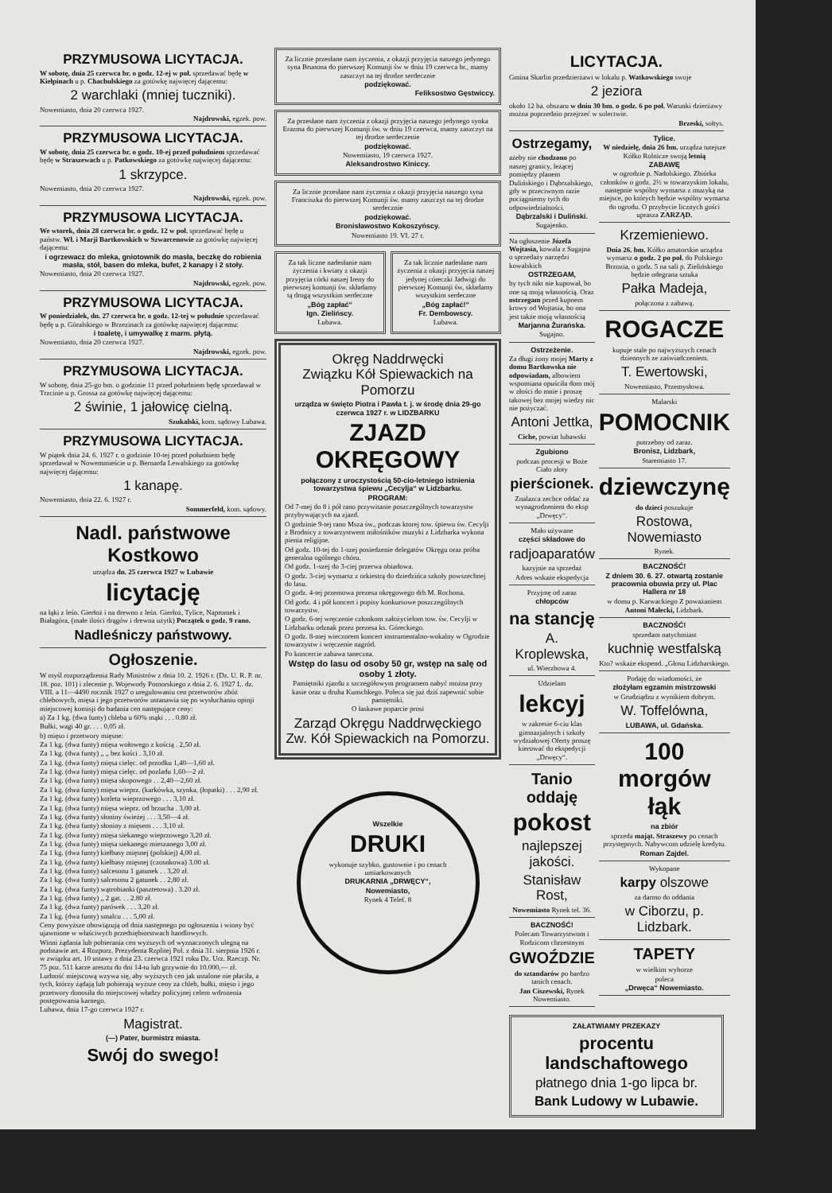PRZYMUSOWA LICYTACJA.
W sobotę, dnia 25 czerwca br. o godz. 12-ej w poł. sprzedawać będę w Kiełpinach u p. Chachulskiego za gotówkę najwięcej dającemu:
2 warchlaki (mniej tuczniki).
Nowemiasto, dnia 20 czerwca 1927.
Najdrowski, egzek. pow.
PRZYMUSOWA LICYTACJA.
W sobotę, dnia 25 czerwca br. o godz. 10-ej przed południem sprzedawać będę w Straszewach u p. Patkowskiego za gotówkę najwięcej dającemu:
1 skrzypce.
Nowemiasto, dnia 20 czerwca 1927.
Najdrowski, egzek. pow.
PRZYMUSOWA LICYTACJA.
We wtorek, dnia 28 czerwca br. o godz. 12 w poł. sprzedawać będę u państw. Wł. i Marji Bartkowskich w Szwarcenowie za gotówkę najwięcej dającemu:
i ogrzewacz do mleka, gniotownik do masła, beczkę do robienia masła, stół, basen do mleka, bufet, 2 kanapy i 2 stoły.
Nowemiasto, dnia 20 czerwca 1927.
Najdrowski, egzek. pow.
PRZYMUSOWA LICYTACJA.
W poniedziałek, dn. 27 czerwca br. o godz. 12-tej w południe sprzedawać będę u p. Góralskiego w Brzezinach za gotówkę najwięcej dającemu:
i toaletę, i umywalkę z marm. płytą.
Nowemiasto, dnia 20 czerwca 1927.
Najdrowski, egzek. pow.
PRZYMUSOWA LICYTACJA.
W sobotę, dnia 25-go bm. o godzinie 11 przed południem będę sprzedawał w Trzcinie u p. Grossa za gotówkę najwięcej dającemu:
2 świnie, 1 jałowicę cielną.
Szukalski, kom. sądowy Lubawa.
PRZYMUSOWA LICYTACJA.
W piątek dnia 24. 6. 1927 r. o godzinie 10-tej przed południem będę sprzedawał w Nowemmieście u p. Bernarda Lewalskiego za gotówkę najwięcej dającemu:
1 kanapę.
Nowemiasto, dnia 22. 6. 1927 r.
Sommerfeld, kom. sądowy.
Nadl. państwowe Kostkowo
urządza dn. 25 czerwca 1927 w Lubawie
licytację
na łąki z leśn. Gierłoż i na drewno z leśn. Gierłoż, Tylice, Napromek i Białagóra, (małe ilości drągów i drewna użytk) Początek o godz. 9 rano.
Nadleśniczy państwowy.
Ogłoszenie.
W myśl rozporządzenia Rady Ministrów z dnia 10. 2. 1926 r. (Dz. U. R. P. nr. 18. poz. 101) i zlecenie p. Wojewody Pomorskiego z dnia 2. 6. 1927 L. dz. VIII. a 11—4490 rocznik 1927 o uregulowaniu cen przetworów zbóż chlebowych, mięsa i jego przetworów ustanawia się po wysłuchaniu opinji miejscowej komisji do badania cen następujące ceny:
a) Za 1 kg. (dwa funty) chleba u 60% mąki . . . 0.80 zł.
Bułki, wagi 40 gr. . . . 0,05 zł.
b) mięso i przetwory mięsne:
Za 1 kg. (dwa funty) mięsa wołowego z kością . 2,50 zł.
Za 1 kg. (dwa funty) „ „ bez kości . 3,10 zł.
Za 1 kg. (dwa funty) mięsa cielęc. od przodku 1,40—1,60 zł.
Za 1 kg. (dwa funty) mięsa cielęc. od pozladu 1,60—2 zł.
Za 1 kg. (dwa funty) mięsa skopowego . . 2,40—2,60 zł.
Za 1 kg. (dwa funty) mięsa wieprz. (karkówka, szynka, (łopatki) . . . 2,90 zł.
Za 1 kg. (dwa funty) kotletu wieprzowego . . . 3,10 zł.
Za 1 kg. (dwa funty) mięsa wieprz. od brzucha . 3,00 zł.
Za 1 kg. (dwa funty) słoniny świeżej . . . 3,50—4 zł.
Za 1 kg. (dwa funty) słoniny z mięsem . . . 3,10 zł.
Za 1 kg. (dwa funty) mięsa siekanego wieprzowego 3,20 zł.
Za 1 kg. (dwa funty) mięsa siekanego mieszanego 3,00 zł.
Za 1 kg. (dwa funty) kiełbasy mięsnej (polskiej) 4,00 zł.
Za 1 kg. (dwa funty) kiełbasy mięsnej (czosnkowa) 3.00 zł.
Za 1 kg. (dwa funty) salcesonu 1 gatunek . . 3,20 zł.
Za 1 kg. (dwa funty) salcesonu 2 gatunek . . 2,80 zł.
Za 1 kg. (dwa funty) wątrobianki (pasztetowa) . 3.20 zł.
Za 1 kg. (dwa funty) „ 2 gat. . . 2.80 zł.
Za 1 kg. (dwa funty) parówek . . . 3,20 zł.
Za 1 kg. (dwa funty) smalcu . . . 5,00 zł.
Ceny powyższe obowiązują od dnia następnego po ogłoszeniu i winny być ujawnione w właściwych przedsiębiorstwach handlowych.
Winni żądania lub pobierania cen wyższych od wyznaczonych ulegną na podstawie art. 4 Rozporz. Prezydenta Rzplitej Pol. z dnia 31. sierpnia 1926 r. w związku art. 10 ustawy z dnia 23. czerwca 1921 roku Dz. Urz. Rzeczp. Nr. 75 poz. 511 karze aresztu do dni 14-tu lub grzywnie do 10.000,— zł.
Ludność miejscową wzywa się, aby wyższych cen jak ustalone nie płaciła, a tych, którzy żądają lub pobierają wyższe ceny za chleb, bułki, mięso i jego przetwory donosiła do miejscowej władzy policyjnej celem wdrożenia postępowania karnego.
Lubawa, dnia 17-go czerwca 1927 r.
Magistrat.
(—) Pater, burmistrz miasta.
Swój do swego!
Za licznie przesłane nam życzenia, z okazji przyjęcia naszego jedynego syna Brunona do pierwszej Komunji św w dniu 19 czerwca br., mamy zaszczyt na tej drodze serdecznie
podziękować.
Feliksostwo Gęstwiccy.
Za przesłane nam życzenia z okazji przyjęcia naszego jedynego synka Erazma do pierwszej Komunji św. w dniu 19 czerwca, mamy zaszczyt na tej drodze serdeczenie
podziękować.
Nowemiasto, 19 czerwca 1927.
Aleksandrostwo Kiniccy.
Za licznie przesłane nam życzenia z okazji przyjęcia naszego syna Franciszka do pierwszej Komunji św. mamy zaszczyt na tej drodze serdecznie
podziękować.
Bronisławostwo Kokoszyńscy.
Nowemiasto 19. VI. 27 r.
Za tak liczne nadesłanie nam życzenia i kwiaty z okazji przyjęcia córki naszej Ireny do pierwszej komunji św. składamy tą drogą wszystkim serdeczne
„Bóg zapłać“
Ign. Zielińscy.
Lubawa.
Za tak licznie nadesłane nam życzenia z okazji przyjęcia naszej jedynej córeczki Jadwigi do pierwszej Komunji św, składamy wszystkim serdeczne
„Bóg zapłać!“
Fr. Dembowscy.
Lubawa.
Okręg Naddrwęcki
Związku Kół Spiewackich na Pomorzu
urządza w święto Piotra i Pawła t. j. w środę dnia 29-go czerwca 1927 r. w LIDZBARKU
ZJAZD OKRĘGOWY
połączony z uroczystością 50-cio-letniego istnienia towarzystwa śpiewu „Cecylja“ w Lidzbarku.
PROGRAM:
Od 7-mej do 8 i pół rano przywitanie poszczególnych towarzystw przybywających na zjazd.
O godzinie 9-tej rano Msza św., podczas ktorej tow. śpiewu św. Cecylji z Brodnicy z towarzystwem miłośników muzyki z Lidzbarka wykona pienia religijne.
Od godz. 10-tej do 1-szej posiedzenie delegatów Okręgu oraz próba generalna ogólnego chóru.
Od godz. 1-szej do 3-ciej przerwa obiadowa.
O godz. 3-ciej wymarsz z orkiestrą do dziedzińca szkoły powszechnej do lasu.
O godz. 4-tej przemowa prezesa okręgowego drh M. Rochona.
Od godz. 4 i pół koncert i popisy konkursowe poszczególnych towarzystw.
O godz. 6-tej wręczenie członkom założycielom tow. św. Cecylji w Lidzbarku odznak przez prezesa ks. Góreckiego.
O godz. 8-mej wieczorem koncert instrumentalno-wokalny w Ogrodzie towarzystw i wręczenie nagród.
Po koncercie zabawa taneczna.
Wstęp do lasu od osoby 50 gr, wstęp na salę od osoby 1 złoty.
Pamiętniki zjazdu z szczegółowym programem nabyć można przy kasie oraz u druha Kunschkego. Poleca się już dziś zapewnić sobie pamiętniki.
O łaskawe poparcie prosi
Zarząd Okręgu Naddrwęckiego Zw. Kół Spiewackich na Pomorzu.
Wszelkie
DRUKI
wykonuje szybko, gustownie i po cenach umiarkowanych
DRUKARNIA „DRWĘCY“,
Nowemiasto,
Rynek 4 Telef. 8
LICYTACJA.
Gmina Skarlin przedzierżawi w lokalu p. Watkowskiego swoje
2 jeziora
około 12 ha. obszaru w dniu 30 bm. o godz. 6 po poł. Warunki dzierżawy można poprzednio przejrzeć w solectwie.
Brzeski, sołtys.
Ostrzegamy,
ażeby nie chodzono po naszej granicy, leżącej pomiędzy planem Dulińskiego i Dąbrzalskiego, gdy w przeciwnym razie pociągniemy tych do odpowiedzialności.
Dąbrzalski i Duliński.
Sugajenko.
Na ogłoszenie Józefa Wojtasia, kowala z Sugajna o sprzedaży narzędzi kowalskich
OSTRZEGAM,
by tych nikt nie kupował, bo one są moją własnością. Oraz ostrzegam przed kupnem krowy od Wojtasia, bo ona jest także moją własnością
Marjanna Żurańska.
Sugajno.
Ostrzeżenie.
Za długi żony mojej Marty z domu Bartkowska nie odpowiadam, albowiem wspomiana opuściła dom mój w złości do mnie i proszę takowej bez mojej wiedzy nic nie pożyczać.
Antoni Jettka,
Ciche, powiat lubawski
Zgubiono
podczas procesji w Boże Ciało złoty
pierścionek.
Znalazca zechce oddać za wynagrodzeniem do eksp „Drwęcy“.
Mało używane
części składowe do
radjoaparatów
kazyjnie na sprzedaż
Adres wskaże ekspedycja
Przyjmę od zaraz
chłopców
na stancję
A. Kroplewska,
ul. Wierzbowa 4.
Udzielam
lekcyj
w zakresie 6-ciu klas gimnazjalnych i szkoły wydziałowej Oferty proszę kierować do ekspedycji „Drwęcy“.
Tanio oddaję
pokost
najlepszej jakości.
Stanisław Rost,
Nowemiasto Rynek tel. 36.
BACZNOŚĆ!
Polecam Towarzystwom i Rodzicom chrzestnym
GWOŹDZIE
do sztandarów po bardzo tanich cenach.
Jan Ciszewski, Rynek Nowemiasto.
Tylice.
W niedzielę, dnia 26 bm. urządza tutejsze Kółko Rolnicze swoją letnią
ZABAWĘ
w ogrodzie p. Nadolskiego. Zbiórka członków o godz. 2½ w towarzyskim lokalu, następnie wspólny wymarsz z muzyką na miejsce, po których będzie wspólny wymarsz do ogrodu. O przybycie licznych gości uprasza ZARZĄD.
Krzemieniewo.
Dnia 26. bm. Kółko amatorskie urządza wymarsz o godz. 2 po poł. do Polskiego Brzozia, o godz. 5 na sali p. Zielińskiego będzie odegrana sztuka
Pałka Madeja,
połączona z zabawą.
ROGACZE
kupuje stale po najwyższych cenach dziennych ze zaświadczeniem.
T. Ewertowski,
Nowemiasto, Przemysłowa.
Malarski
POMOCNIK
potrzebny od zaraz.
Bronisz, Lidzbark,
Staremiasto 17.
dziewczynę
do dzieci poszukuje
Rostowa, Nowemiasto
Rynek.
BACZNOŚĆ!
Z dniem 30. 6. 27. otwartą zostanie pracownia obuwia przy ul. Plac Hallera nr 18
w domu p. Karwackiego Z poważaniem
Antoni Małecki, Lidzbark.
BACZNOŚĆ!
sprzedam natychmiast
kuchnię westfalską
Kto? wskaże ekspend. „Głosu Lidzbarskiego.
Podaję do wiadomości, że
złożyłam egzamin mistrzowski
w Grudziądzu z wynikiem dobrym.
W. Toffelówna,
LUBAWA, ul. Gdańska.
100 morgów łąk
na zbiór
sprzeda mająt. Straszewy po cenach przystępnych. Nabywcom udzielę kredytu.
Roman Zajdel.
Wykopane
karpy olszowe
za darmo do oddania
w Ciborzu, p. Lidzbark.
TAPETY
w wielkim wyborze
poleca
„Drwęca“ Nowemiasto.
ZAŁATWIAMY PRZEKAZY
procentu landschaftowego
płatnego dnia 1-go lipca br.
Bank Ludowy w Lubawie.